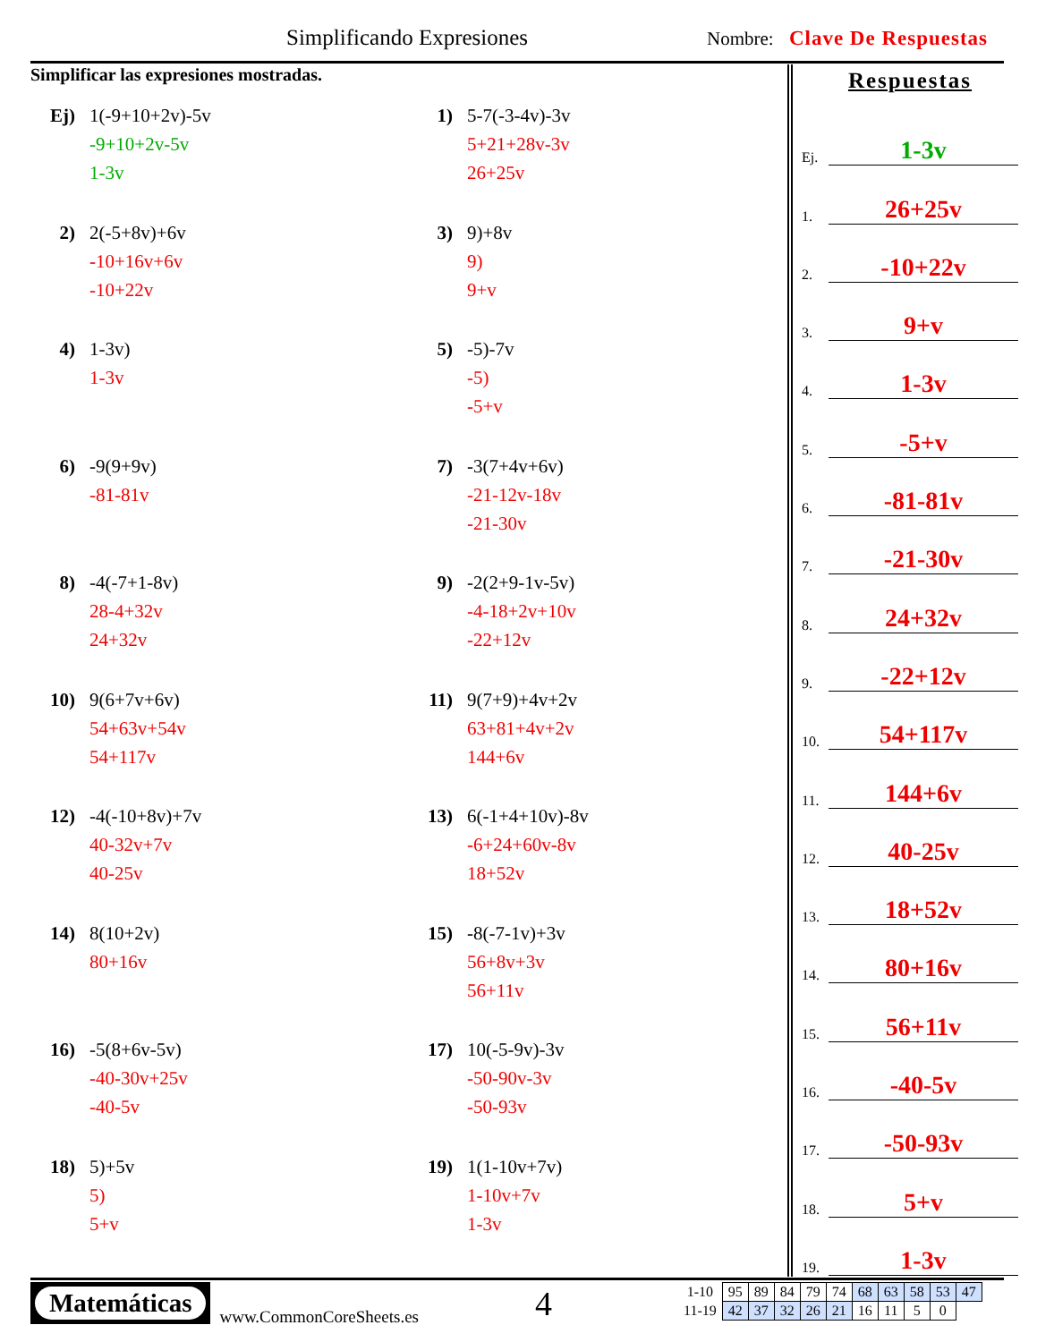Simplificando Expresiones Nombre: Clave De Respuestas
Simplificar las expresiones mostradas.
Ej) 1(-9+10+2v)-5v
-9+10+2v-5v
1-3v
1) 5-7(-3-4v)-3v
5+21+28v-3v
26+25v
2) 2(-5+8v)+6v
-10+16v+6v
-10+22v
3) 9)+8v
9)
9+v
4) 1-3v)
1-3v
5) -5)-7v
-5)
-5+v
6) -9(9+9v)
-81-81v
7) -3(7+4v+6v)
-21-12v-18v
-21-30v
8) -4(-7+1-8v)
28-4+32v
24+32v
9) -2(2+9-1v-5v)
-4-18+2v+10v
-22+12v
10) 9(6+7v+6v)
54+63v+54v
54+117v
11) 9(7+9)+4v+2v
63+81+4v+2v
144+6v
12) -4(-10+8v)+7v
40-32v+7v
40-25v
13) 6(-1+4+10v)-8v
-6+24+60v-8v
18+52v
14) 8(10+2v)
80+16v
15) -8(-7-1v)+3v
56+8v+3v
56+11v
16) -5(8+6v-5v)
-40-30v+25v
-40-5v
17) 10(-5-9v)-3v
-50-90v-3v
-50-93v
18) 5)+5v
5)
5+v
19) 1(1-10v+7v)
1-10v+7v
1-3v
Respuestas
Ej. 1-3v
1. 26+25v
2. -10+22v
3. 9+v
4. 1-3v
5. -5+v
6. -81-81v
7. -21-30v
8. 24+32v
9. -22+12v
10. 54+117v
11. 144+6v
12. 40-25v
13. 18+52v
14. 80+16v
15. 56+11v
16. -40-5v
17. -50-93v
18. 5+v
19. 1-3v
Matemáticas
www.CommonCoreSheets.es
4
| 1-10 | 95 | 89 | 84 | 79 | 74 | 68 | 63 | 58 | 53 | 47 |
| 11-19 | 42 | 37 | 32 | 26 | 21 | 16 | 11 | 5 | 0 | |